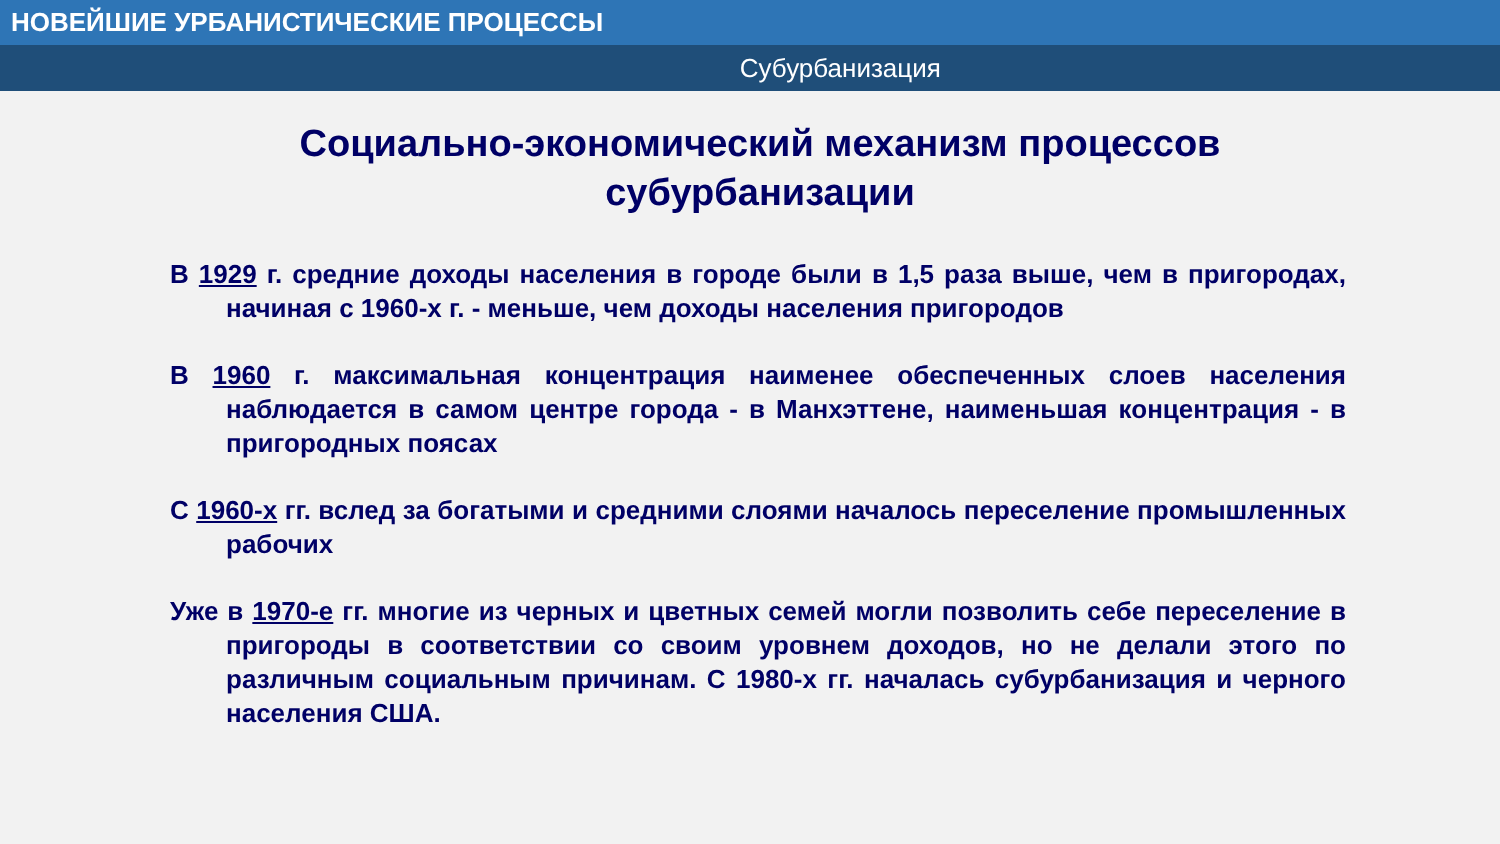НОВЕЙШИЕ УРБАНИСТИЧЕСКИЕ ПРОЦЕССЫ
Субурбанизация
Социально-экономический механизм процессов субурбанизации
В 1929 г. средние доходы населения в городе были в 1,5 раза выше, чем в пригородах, начиная с 1960-х г. - меньше, чем доходы населения пригородов
В 1960 г. максимальная концентрация наименее обеспеченных слоев населения наблюдается в самом центре города - в Манхэттене, наименьшая концентрация - в пригородных поясах
С 1960-х гг. вслед за богатыми и средними слоями началось переселение промышленных рабочих
Уже в 1970-е гг. многие из черных и цветных семей могли позволить себе переселение в пригороды в соответствии со своим уровнем доходов, но не делали этого по различным социальным причинам. С 1980-х гг. началась субурбанизация и черного населения США.